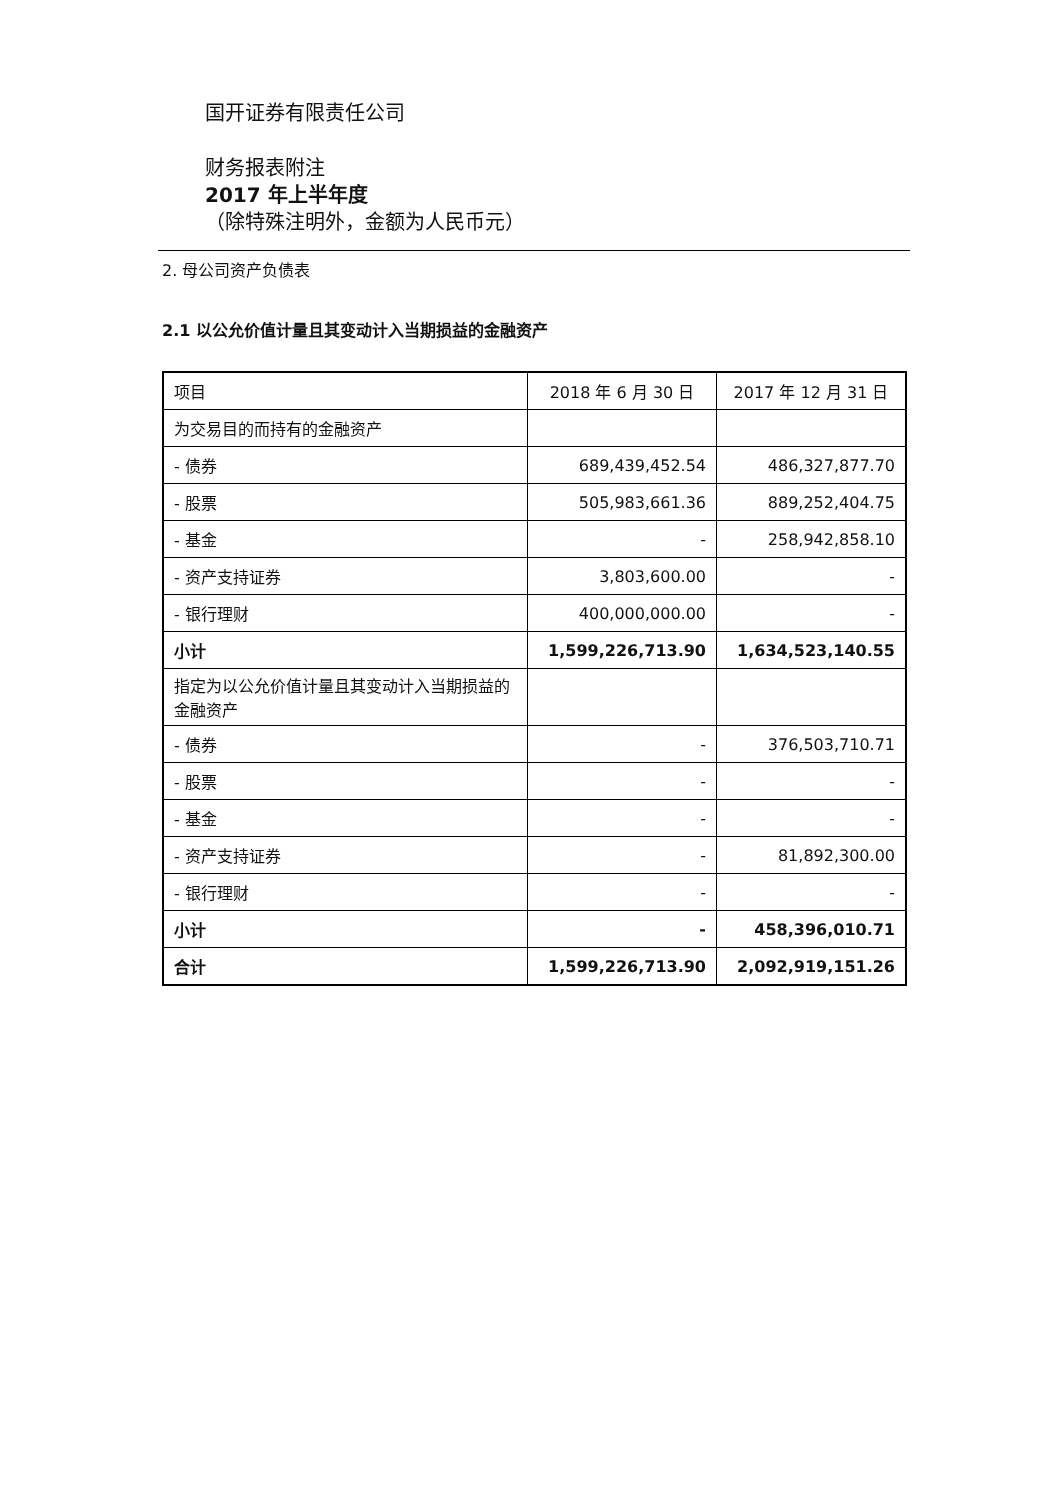国开证券有限责任公司
财务报表附注
2017 年上半年度
（除特殊注明外，金额为人民币元）
2. 母公司资产负债表
2.1 以公允价值计量且其变动计入当期损益的金融资产
| 项目 | 2018 年 6 月 30 日 | 2017 年 12 月 31 日 |
| --- | --- | --- |
| 为交易目的而持有的金融资产 | | |
| - 债券 | 689,439,452.54 | 486,327,877.70 |
| - 股票 | 505,983,661.36 | 889,252,404.75 |
| - 基金 | - | 258,942,858.10 |
| - 资产支持证券 | 3,803,600.00 | - |
| - 银行理财 | 400,000,000.00 | - |
| 小计 | 1,599,226,713.90 | 1,634,523,140.55 |
| 指定为以公允价值计量且其变动计入当期损益的金融资产 | | |
| - 债券 | - | 376,503,710.71 |
| - 股票 | - | - |
| - 基金 | - | - |
| - 资产支持证券 | - | 81,892,300.00 |
| - 银行理财 | - | - |
| 小计 | - | 458,396,010.71 |
| 合计 | 1,599,226,713.90 | 2,092,919,151.26 |